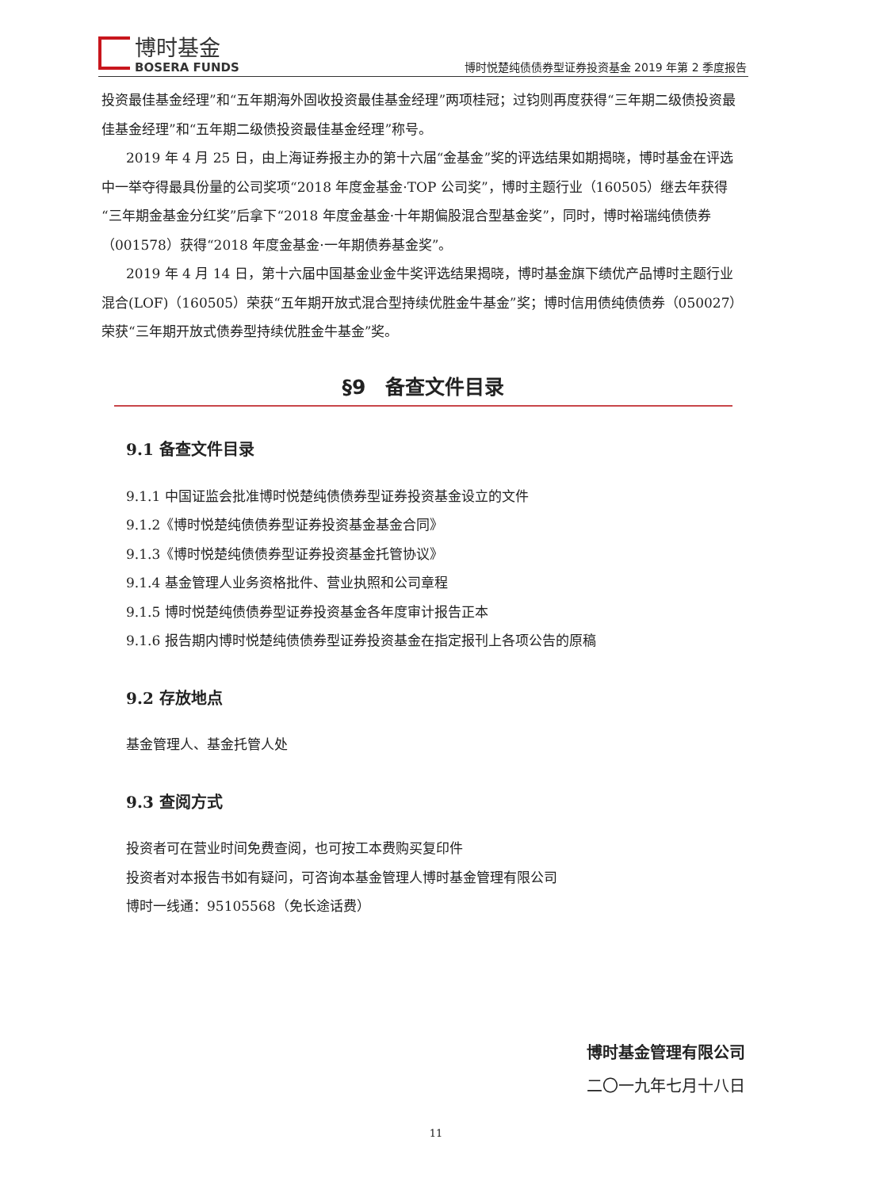博时基金
BOSERA FUNDS
博时悦楚纯债债券型证券投资基金 2019 年第 2 季度报告
投资最佳基金经理”和“五年期海外固收投资最佳基金经理”两项桂冠；过钧则再度获得“三年期二级债投资最佳基金经理”和“五年期二级债投资最佳基金经理”称号。
2019 年 4 月 25 日，由上海证券报主办的第十六届“金基金”奖的评选结果如期揭晓，博时基金在评选中一举夺得最具份量的公司奖项“2018 年度金基金·TOP 公司奖”，博时主题行业（160505）继去年获得“三年期金基金分红奖”后拿下“2018 年度金基金·十年期偏股混合型基金奖”，同时，博时裕瑞纯债债券（001578）获得“2018 年度金基金·一年期债券基金奖”。
2019 年 4 月 14 日，第十六届中国基金业金牛奖评选结果揭晓，博时基金旗下绩优产品博时主题行业混合(LOF)（160505）荣获“五年期开放式混合型持续优胜金牛基金”奖；博时信用债纯债债券（050027）荣获“三年期开放式债券型持续优胜金牛基金”奖。
§9　备查文件目录
9.1 备查文件目录
9.1.1 中国证监会批准博时悦楚纯债债券型证券投资基金设立的文件
9.1.2《博时悦楚纯债债券型证券投资基金基金合同》
9.1.3《博时悦楚纯债债券型证券投资基金托管协议》
9.1.4 基金管理人业务资格批件、营业执照和公司章程
9.1.5 博时悦楚纯债债券型证券投资基金各年度审计报告正本
9.1.6 报告期内博时悦楚纯债债券型证券投资基金在指定报刊上各项公告的原稿
9.2 存放地点
基金管理人、基金托管人处
9.3 查阅方式
投资者可在营业时间免费查阅，也可按工本费购买复印件
投资者对本报告书如有疑问，可咨询本基金管理人博时基金管理有限公司
博时一线通：95105568（免长途话费）
博时基金管理有限公司
二〇一九年七月十八日
11